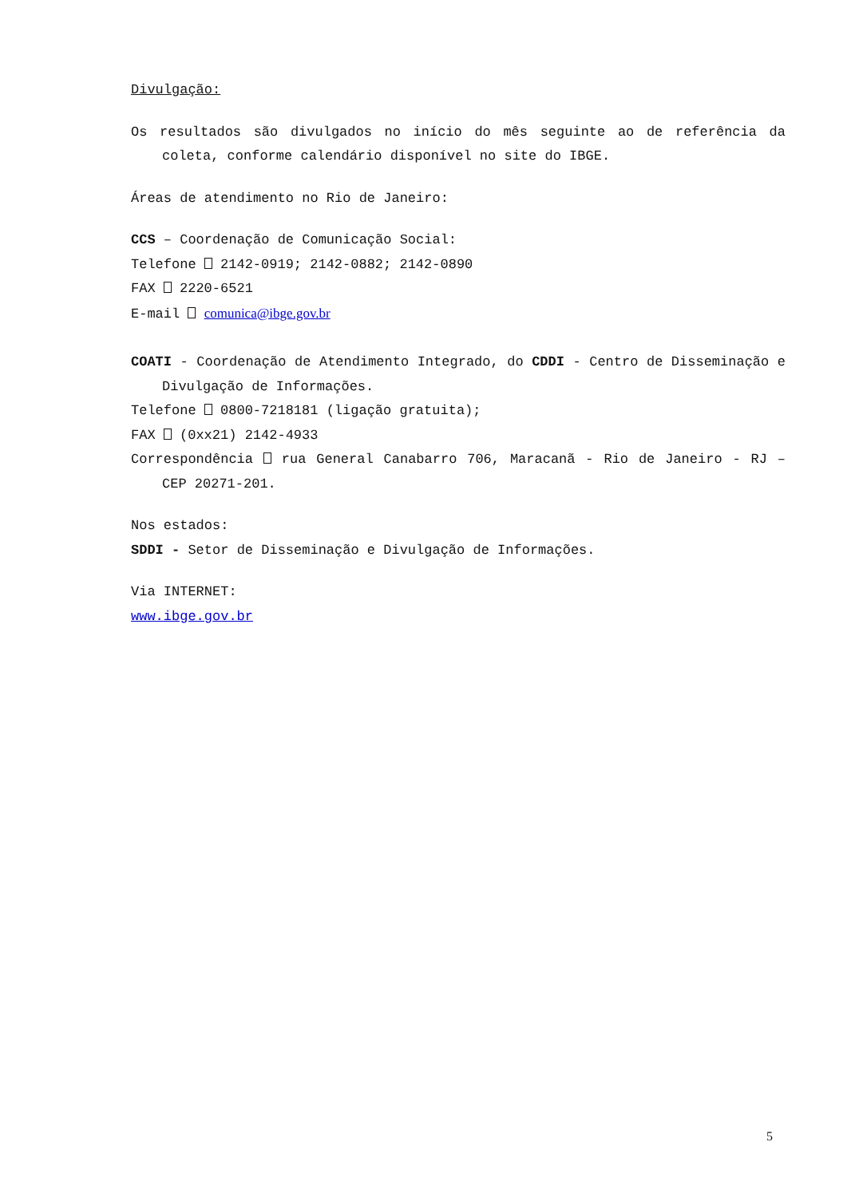Divulgação:
Os resultados são divulgados no início do mês seguinte ao de referência da coleta, conforme calendário disponível no site do IBGE.
Áreas de atendimento no Rio de Janeiro:
CCS – Coordenação de Comunicação Social:
Telefone 2142-0919; 2142-0882; 2142-0890
FAX 2220-6521
E-mail comunica@ibge.gov.br
COATI - Coordenação de Atendimento Integrado, do CDDI - Centro de Disseminação e Divulgação de Informações.
Telefone 0800-7218181 (ligação gratuita);
FAX (0xx21) 2142-4933
Correspondência rua General Canabarro 706, Maracanã - Rio de Janeiro - RJ – CEP 20271-201.
Nos estados:
SDDI - Setor de Disseminação e Divulgação de Informações.
Via INTERNET:
www.ibge.gov.br
5